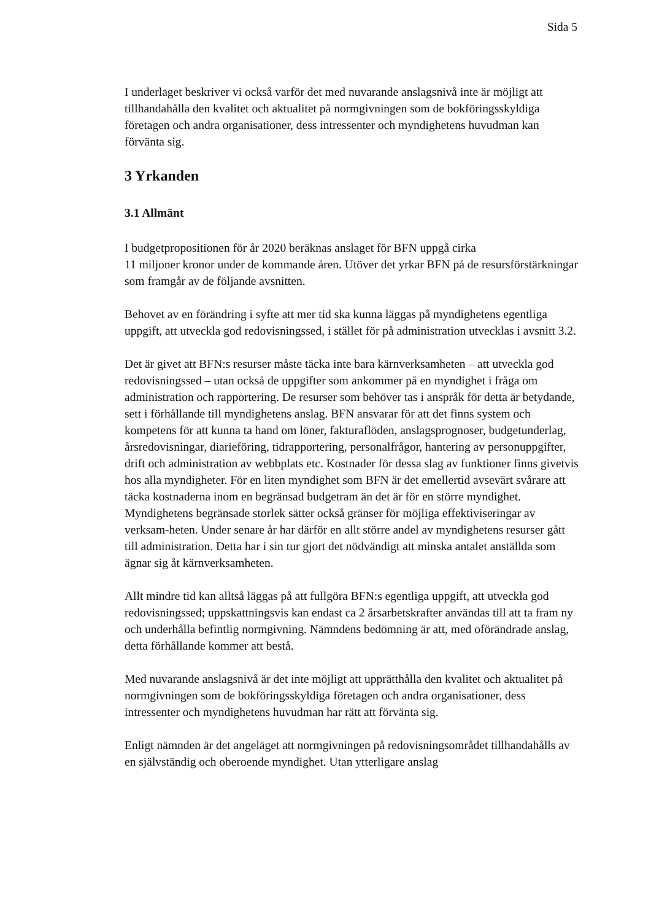Sida 5
I underlaget beskriver vi också varför det med nuvarande anslagsnivå inte är möjligt att tillhandahålla den kvalitet och aktualitet på normgivningen som de bokföringsskyldiga företagen och andra organisationer, dess intressenter och myndighetens huvudman kan förvänta sig.
3 Yrkanden
3.1 Allmänt
I budgetpropositionen för år 2020 beräknas anslaget för BFN uppgå cirka
11 miljoner kronor under de kommande åren. Utöver det yrkar BFN på de resursförstärkningar som framgår av de följande avsnitten.
Behovet av en förändring i syfte att mer tid ska kunna läggas på myndighetens egentliga uppgift, att utveckla god redovisningssed, i stället för på administration utvecklas i avsnitt 3.2.
Det är givet att BFN:s resurser måste täcka inte bara kärnverksamheten – att utveckla god redovisningssed – utan också de uppgifter som ankommer på en myndighet i fråga om administration och rapportering. De resurser som behöver tas i anspråk för detta är betydande, sett i förhållande till myndighetens anslag. BFN ansvarar för att det finns system och kompetens för att kunna ta hand om löner, fakturaflöden, anslagsprognoser, budgetunderlag, årsredovisningar, diarieföring, tidrapportering, personalfrågor, hantering av personuppgifter, drift och administration av webbplats etc. Kostnader för dessa slag av funktioner finns givetvis hos alla myndigheter. För en liten myndighet som BFN är det emellertid avsevärt svårare att täcka kostnaderna inom en begränsad budgetram än det är för en större myndighet. Myndighetens begränsade storlek sätter också gränser för möjliga effektiviseringar av verksam-heten. Under senare år har därför en allt större andel av myndighetens resurser gått till administration. Detta har i sin tur gjort det nödvändigt att minska antalet anställda som ägnar sig åt kärnverksamheten.
Allt mindre tid kan alltså läggas på att fullgöra BFN:s egentliga uppgift, att utveckla god redovisningssed; uppskattningsvis kan endast ca 2 årsarbetskrafter användas till att ta fram ny och underhålla befintlig normgivning. Nämndens bedömning är att, med oförändrade anslag, detta förhållande kommer att bestå.
Med nuvarande anslagsnivå är det inte möjligt att upprätthålla den kvalitet och aktualitet på normgivningen som de bokföringsskyldiga företagen och andra organisationer, dess intressenter och myndighetens huvudman har rätt att förvänta sig.
Enligt nämnden är det angeläget att normgivningen på redovisningsområdet tillhandahålls av en självständig och oberoende myndighet. Utan ytterligare anslag